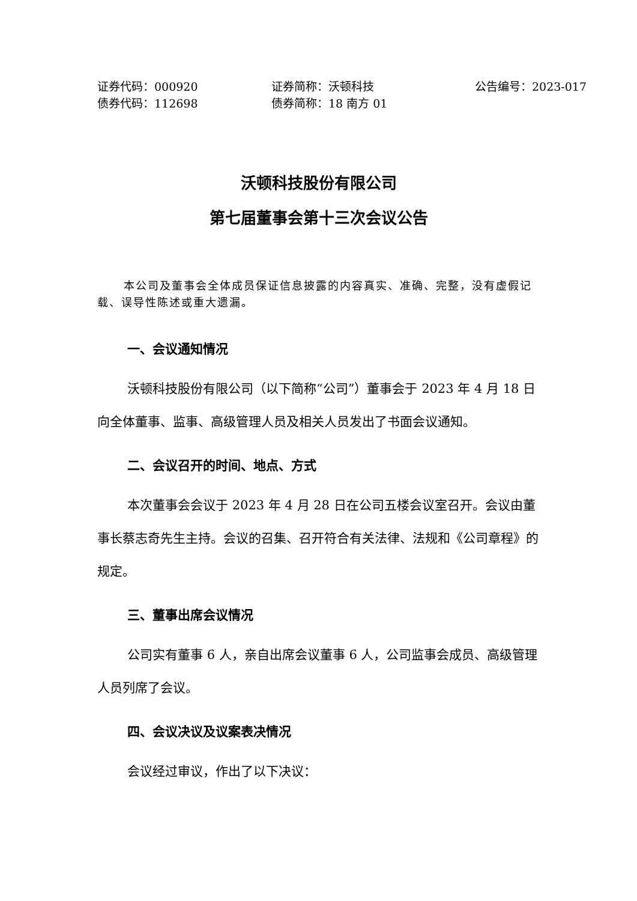证券代码：000920 证券简称：沃顿科技 公告编号：2023-017
债券代码：112698 债券简称：18 南方 01
沃顿科技股份有限公司
第七届董事会第十三次会议公告
本公司及董事会全体成员保证信息披露的内容真实、准确、完整，没有虚假记载、误导性陈述或重大遗漏。
一、会议通知情况
沃顿科技股份有限公司（以下简称“公司”）董事会于 2023 年 4 月 18 日向全体董事、监事、高级管理人员及相关人员发出了书面会议通知。
二、会议召开的时间、地点、方式
本次董事会会议于 2023 年 4 月 28 日在公司五楼会议室召开。会议由董事长蔡志奇先生主持。会议的召集、召开符合有关法律、法规和《公司章程》的规定。
三、董事出席会议情况
公司实有董事 6 人，亲自出席会议董事 6 人，公司监事会成员、高级管理人员列席了会议。
四、会议决议及议案表决情况
会议经过审议，作出了以下决议：